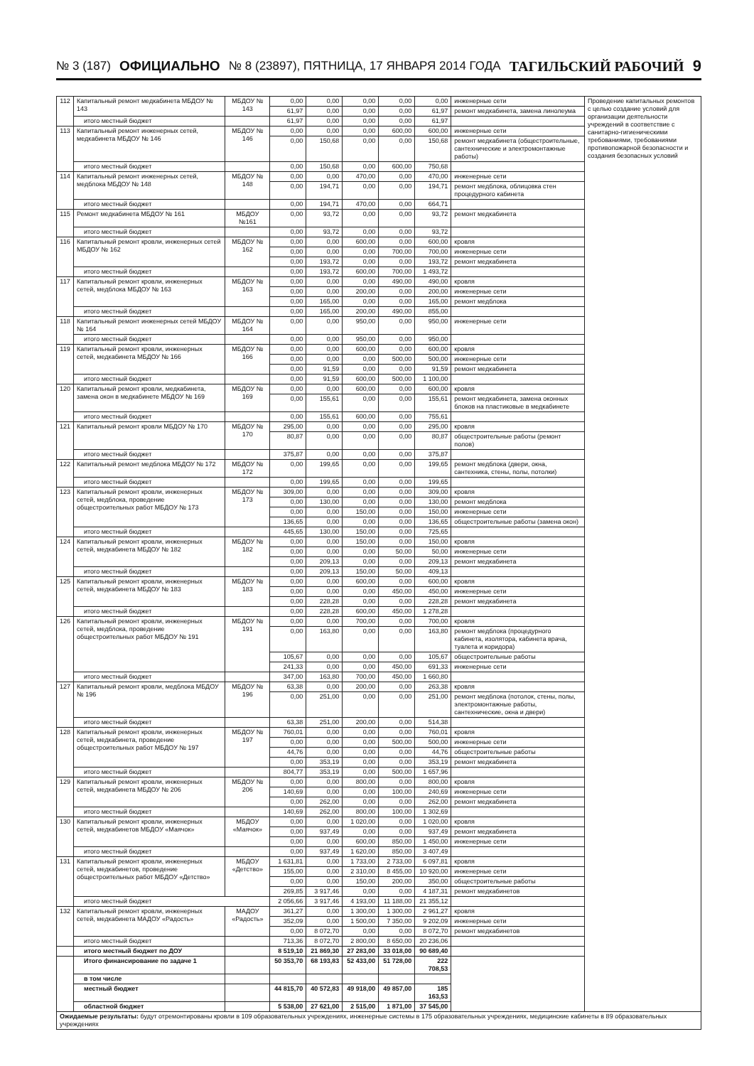№ 3 (187) ОФИЦИАЛЬНО № 8 (23897), ПЯТНИЦА, 17 ЯНВАРЯ 2014 ГОДА ТАГИЛЬСКИЙ РАБОЧИЙ 9
| 112 | Капитальный ремонт медкабинета МБДОУ № 143 | МБДОУ № 143 | 0,00 | 0,00 | 0,00 | 0,00 | 0,00 | инженерные сети | Проведение капитальных ремонтов с целью создание условий для организации деятельности учреждений в соответствие с санитарно-гигиеническими требованиями, требованиями противопожарной безопасности и создания безопасных условий |
| | | | 61,97 | 0,00 | 0,00 | 0,00 | 61,97 | ремонт медкабинета, замена линолеума | |
| | итого местный бюджет | | 61,97 | 0,00 | 0,00 | 0,00 | 61,97 | | |
| 113 | Капитальный ремонт инженерных сетей, медкабинета МБДОУ № 146 | МБДОУ № 146 | 0,00 | 0,00 | 0,00 | 600,00 | 600,00 | инженерные сети | |
| | | | 0,00 | 150,68 | 0,00 | 0,00 | 150,68 | ремонт медкабинета (общестроительные, сантехнические и электромонтажные работы) | |
| | итого местный бюджет | | 0,00 | 150,68 | 0,00 | 600,00 | 750,68 | | |
| 114 | Капитальный ремонт инженерных сетей, медблока МБДОУ № 148 | МБДОУ № 148 | 0,00 | 0,00 | 470,00 | 0,00 | 470,00 | инженерные сети | |
| | | | 0,00 | 194,71 | 0,00 | 0,00 | 194,71 | ремонт медблока, облицовка стен процедурного кабинета | |
| | итого местный бюджет | | 0,00 | 194,71 | 470,00 | 0,00 | 664,71 | | |
| 115 | Ремонт медкабинета МБДОУ № 161 | МБДОУ №161 | 0,00 | 93,72 | 0,00 | 0,00 | 93,72 | ремонт медкабинета | |
| | итого местный бюджет | | 0,00 | 93,72 | 0,00 | 0,00 | 93,72 | | |
| 116 | Капитальный ремонт кровли, инженерных сетей МБДОУ № 162 | МБДОУ № 162 | 0,00 | 0,00 | 600,00 | 0,00 | 600,00 | кровля | |
| | | | 0,00 | 0,00 | 0,00 | 700,00 | 700,00 | инженерные сети | |
| | | | 0,00 | 193,72 | 0,00 | 0,00 | 193,72 | ремонт медкабинета | |
| | итого местный бюджет | | 0,00 | 193,72 | 600,00 | 700,00 | 1 493,72 | | |
| 117 | Капитальный ремонт кровли, инженерных сетей, медблока МБДОУ № 163 | МБДОУ № 163 | 0,00 | 0,00 | 0,00 | 490,00 | 490,00 | кровля | |
| | | | 0,00 | 0,00 | 200,00 | 0,00 | 200,00 | инженерные сети | |
| | | | 0,00 | 165,00 | 0,00 | 0,00 | 165,00 | ремонт медблока | |
| | итого местный бюджет | | 0,00 | 165,00 | 200,00 | 490,00 | 855,00 | | |
| 118 | Капитальный ремонт инженерных сетей МБДОУ № 164 | МБДОУ № 164 | 0,00 | 0,00 | 950,00 | 0,00 | 950,00 | инженерные сети | |
| | итого местный бюджет | | 0,00 | 0,00 | 950,00 | 0,00 | 950,00 | | |
| 119 | Капитальный ремонт кровли, инженерных сетей, медкабинета МБДОУ № 166 | МБДОУ № 166 | 0,00 | 0,00 | 600,00 | 0,00 | 600,00 | кровля | |
| | | | 0,00 | 0,00 | 0,00 | 500,00 | 500,00 | инженерные сети | |
| | | | 0,00 | 91,59 | 0,00 | 0,00 | 91,59 | ремонт медкабинета | |
| | итого местный бюджет | | 0,00 | 91,59 | 600,00 | 500,00 | 1 100,00 | | |
| 120 | Капитальный ремонт кровли, медкабинета, замена окон в медкабинете МБДОУ № 169 | МБДОУ № 169 | 0,00 | 0,00 | 600,00 | 0,00 | 600,00 | кровля | |
| | | | 0,00 | 155,61 | 0,00 | 0,00 | 155,61 | ремонт медкабинета, замена оконных блоков на пластиковые в медкабинете | |
| | итого местный бюджет | | 0,00 | 155,61 | 600,00 | 0,00 | 755,61 | | |
| 121 | Капитальный ремонт кровли МБДОУ № 170 | МБДОУ № 170 | 295,00 | 0,00 | 0,00 | 0,00 | 295,00 | кровля | |
| | | | 80,87 | 0,00 | 0,00 | 0,00 | 80,87 | общестроительные работы (ремонт полов) | |
| | итого местный бюджет | | 375,87 | 0,00 | 0,00 | 0,00 | 375,87 | | |
| 122 | Капитальный ремонт медблока МБДОУ № 172 | МБДОУ № 172 | 0,00 | 199,65 | 0,00 | 0,00 | 199,65 | ремонт медблока (двери, окна, сантехника, стены, полы, потолки) | |
| | итого местный бюджет | | 0,00 | 199,65 | 0,00 | 0,00 | 199,65 | | |
| 123 | Капитальный ремонт кровли, инженерных сетей, медблока, проведение общестроительных работ МБДОУ № 173 | МБДОУ № 173 | 309,00 | 0,00 | 0,00 | 0,00 | 309,00 | кровля | |
| | | | 0,00 | 130,00 | 0,00 | 0,00 | 130,00 | ремонт медблока | |
| | | | 0,00 | 0,00 | 150,00 | 0,00 | 150,00 | инженерные сети | |
| | | | 136,65 | 0,00 | 0,00 | 0,00 | 136,65 | общестроительные работы (замена окон) | |
| | итого местный бюджет | | 445,65 | 130,00 | 150,00 | 0,00 | 725,65 | | |
| 124 | Капитальный ремонт кровли, инженерных сетей, медкабинета МБДОУ № 182 | МБДОУ № 182 | 0,00 | 0,00 | 150,00 | 0,00 | 150,00 | кровля | |
| | | | 0,00 | 0,00 | 0,00 | 50,00 | 50,00 | инженерные сети | |
| | | | 0,00 | 209,13 | 0,00 | 0,00 | 209,13 | ремонт медкабинета | |
| | итого местный бюджет | | 0,00 | 209,13 | 150,00 | 50,00 | 409,13 | | |
| 125 | Капитальный ремонт кровли, инженерных сетей, медкабинета МБДОУ № 183 | МБДОУ № 183 | 0,00 | 0,00 | 600,00 | 0,00 | 600,00 | кровля | |
| | | | 0,00 | 0,00 | 0,00 | 450,00 | 450,00 | инженерные сети | |
| | | | 0,00 | 228,28 | 0,00 | 0,00 | 228,28 | ремонт медкабинета | |
| | итого местный бюджет | | 0,00 | 228,28 | 600,00 | 450,00 | 1 278,28 | | |
| 126 | Капитальный ремонт кровли, инженерных сетей, медблока, проведение общестроительных работ МБДОУ № 191 | МБДОУ № 191 | 0,00 | 0,00 | 700,00 | 0,00 | 700,00 | кровля | |
| | | | 0,00 | 163,80 | 0,00 | 0,00 | 163,80 | ремонт медблока (процедурного кабинета, изолятора, кабинета врача, туалета и коридора) | |
| | | | 105,67 | 0,00 | 0,00 | 0,00 | 105,67 | общестроительные работы | |
| | | | 241,33 | 0,00 | 0,00 | 450,00 | 691,33 | инженерные сети | |
| | итого местный бюджет | | 347,00 | 163,80 | 700,00 | 450,00 | 1 660,80 | | |
| 127 | Капитальный ремонт кровли, медблока МБДОУ № 196 | МБДОУ № 196 | 63,38 | 0,00 | 200,00 | 0,00 | 263,38 | кровля | |
| | | | 0,00 | 251,00 | 0,00 | 0,00 | 251,00 | ремонт медблока (потолок, стены, полы, электромонтажные работы, сантехнические, окна и двери) | |
| | итого местный бюджет | | 63,38 | 251,00 | 200,00 | 0,00 | 514,38 | | |
| 128 | Капитальный ремонт кровли, инженерных сетей, медкабинета, проведение общестроительных работ МБДОУ № 197 | МБДОУ № 197 | 760,01 | 0,00 | 0,00 | 0,00 | 760,01 | кровля | |
| | | | 0,00 | 0,00 | 0,00 | 500,00 | 500,00 | инженерные сети | |
| | | | 44,76 | 0,00 | 0,00 | 0,00 | 44,76 | общестроительные работы | |
| | | | 0,00 | 353,19 | 0,00 | 0,00 | 353,19 | ремонт медкабинета | |
| | итого местный бюджет | | 804,77 | 353,19 | 0,00 | 500,00 | 1 657,96 | | |
| 129 | Капитальный ремонт кровли, инженерных сетей, медкабинета МБДОУ № 206 | МБДОУ № 206 | 0,00 | 0,00 | 800,00 | 0,00 | 800,00 | кровля | |
| | | | 140,69 | 0,00 | 0,00 | 100,00 | 240,69 | инженерные сети | |
| | | | 0,00 | 262,00 | 0,00 | 0,00 | 262,00 | ремонт медкабинета | |
| | итого местный бюджет | | 140,69 | 262,00 | 800,00 | 100,00 | 1 302,69 | | |
| 130 | Капитальный ремонт кровли, инженерных сетей, медкабинетов МБДОУ «Маячок» | МБДОУ «Маячок» | 0,00 | 0,00 | 1 020,00 | 0,00 | 1 020,00 | кровля | |
| | | | 0,00 | 937,49 | 0,00 | 0,00 | 937,49 | ремонт медкабинета | |
| | | | 0,00 | 0,00 | 600,00 | 850,00 | 1 450,00 | инженерные сети | |
| | итого местный бюджет | | 0,00 | 937,49 | 1 620,00 | 850,00 | 3 407,49 | | |
| 131 | Капитальный ремонт кровли, инженерных сетей, медкабинетов, проведение общестроительных работ МБДОУ «Детство» | МБДОУ «Детство» | 1 631,81 | 0,00 | 1 733,00 | 2 733,00 | 6 097,81 | кровля | |
| | | | 155,00 | 0,00 | 2 310,00 | 8 455,00 | 10 920,00 | инженерные сети | |
| | | | 0,00 | 0,00 | 150,00 | 200,00 | 350,00 | общестроительные работы | |
| | | | 269,85 | 3 917,46 | 0,00 | 0,00 | 4 187,31 | ремонт медкабинетов | |
| | итого местный бюджет | | 2 056,66 | 3 917,46 | 4 193,00 | 11 188,00 | 21 355,12 | | |
| 132 | Капитальный ремонт кровли, инженерных сетей, медкабинета МАДОУ «Радость» | МАДОУ «Радость» | 361,27 | 0,00 | 1 300,00 | 1 300,00 | 2 961,27 | кровля | |
| | | | 352,09 | 0,00 | 1 500,00 | 7 350,00 | 9 202,09 | инженерные сети | |
| | | | 0,00 | 8 072,70 | 0,00 | 0,00 | 8 072,70 | ремонт медкабинетов | |
| | итого местный бюджет | | 713,36 | 8 072,70 | 2 800,00 | 8 650,00 | 20 236,06 | | |
| | итого местный бюджет по ДОУ | | 8 519,10 | 21 869,30 | 27 283,00 | 33 018,00 | 90 689,40 | | |
| | Итого финансирование по задаче 1 | | 50 353,70 | 68 193,83 | 52 433,00 | 51 728,00 | 222 708,53 | | |
| | в том числе | | | | | | | | |
| | местный бюджет | | 44 815,70 | 40 572,83 | 49 918,00 | 49 857,00 | 185 163,53 | | |
| | областной бюджет | | 5 538,00 | 27 621,00 | 2 515,00 | 1 871,00 | 37 545,00 | | |
| Ожидаемые результаты: будут отремонтированы кровли в 109 образовательных учреждениях, инженерные системы в 175 образовательных учреждениях, медицинские кабинеты в 89 образовательных учреждениях | | | | | | | | | |